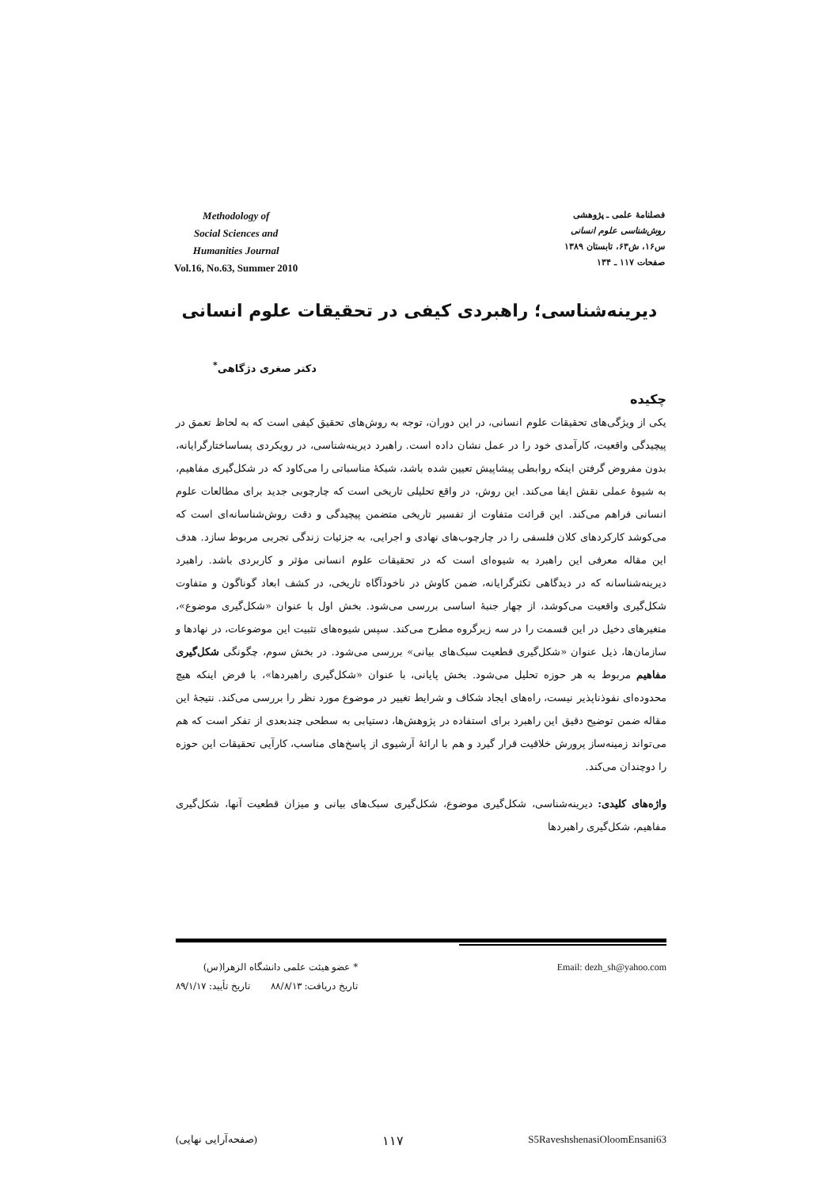Methodology of
Social Sciences and
Humanities Journal
Vol.16, No.63, Summer 2010
فصلنامهٔ علمی ـ پژوهشی
روش‌شناسی علوم انسانی
س۱۶، ش۶۳، تابستان ۱۳۸۹
صفحات ۱۱۷ ـ ۱۳۴
دیرینه‌شناسی؛ راهبردی کیفی در تحقیقات علوم انسانی
دکتر صغری دژگاهی<sup>*</sup>
چکیده
یکی از ویژگی‌های تحقیقات علوم انسانی، در این دوران، توجه به روش‌های تحقیق کیفی است که به لحاظ تعمق در پیچیدگی واقعیت، کارآمدی خود را در عمل نشان داده است. راهبرد دیرینه‌شناسی، در رویکردی پساساختارگرایانه، بدون مفروض گرفتن اینکه روابطی پیشاپیش تعیین شده باشد، شبکهٔ مناسباتی را می‌کاود که در شکل‌گیری مفاهیم، به شیوهٔ عملی نقش ایفا می‌کند. این روش، در واقع تحلیلی تاریخی است که چارچوبی جدید برای مطالعات علوم انسانی فراهم می‌کند. این قرائت متفاوت از تفسیر تاریخی متضمن پیچیدگی و دقت روش‌شناسانه‌ای است که می‌کوشد کارکردهای کلان فلسفی را در چارچوب‌های نهادی و اجرایی، به جزئیات زندگی تجربی مربوط سازد. هدف این مقاله معرفی این راهبرد به شیوه‌ای است که در تحقیقات علوم انسانی مؤثر و کاربردی باشد. راهبرد دیرینه‌شناسانه که در دیدگاهی تکثرگرایانه، ضمن کاوش در ناخودآگاه تاریخی، در کشف ابعاد گوناگون و متفاوت شکل‌گیری واقعیت می‌کوشد، از چهار جنبهٔ اساسی بررسی می‌شود. بخش اول با عنوان «شکل‌گیری موضوع»، متغیرهای دخیل در این قسمت را در سه زیرگروه مطرح می‌کند. سپس شیوه‌های تثبیت این موضوعات، در نهادها و سازمان‌ها، ذیل عنوان «شکل‌گیری قطعیت سبک‌های بیانی» بررسی می‌شود. در بخش سوم، چگونگی شکل‌گیری مفاهیم مربوط به هر حوزه تحلیل می‌شود. بخش پایانی، با عنوان «شکل‌گیری راهبردها»، با فرض اینکه هیچ محدوده‌ای نفوذناپذیر نیست، راه‌های ایجاد شکاف و شرایط تغییر در موضوع مورد نظر را بررسی می‌کند. نتیجهٔ این مقاله ضمن توضیح دقیق این راهبرد برای استفاده در پژوهش‌ها، دستیابی به سطحی چندبعدی از تفکر است که هم می‌تواند زمینه‌ساز پرورش خلاقیت قرار گیرد و هم با ارائهٔ آرشیوی از پاسخ‌های مناسب، کارآیی تحقیقات این حوزه را دوچندان می‌کند.
واژه‌های کلیدی: دیرینه‌شناسی، شکل‌گیری موضوع، شکل‌گیری سبک‌های بیانی و میزان قطعیت آنها، شکل‌گیری مفاهیم، شکل‌گیری راهبردها
* عضو هیئت علمی دانشگاه الزهرا(س)
تاریخ دریافت: ۸۸/۸/۱۳ تاریخ تأیید: ۸۹/۱/۱۷
Email: dezh_sh@yahoo.com
(صفحه‌آرایی نهایی) ۱۱۷ S5RaveshshenasiOloomEnsani63